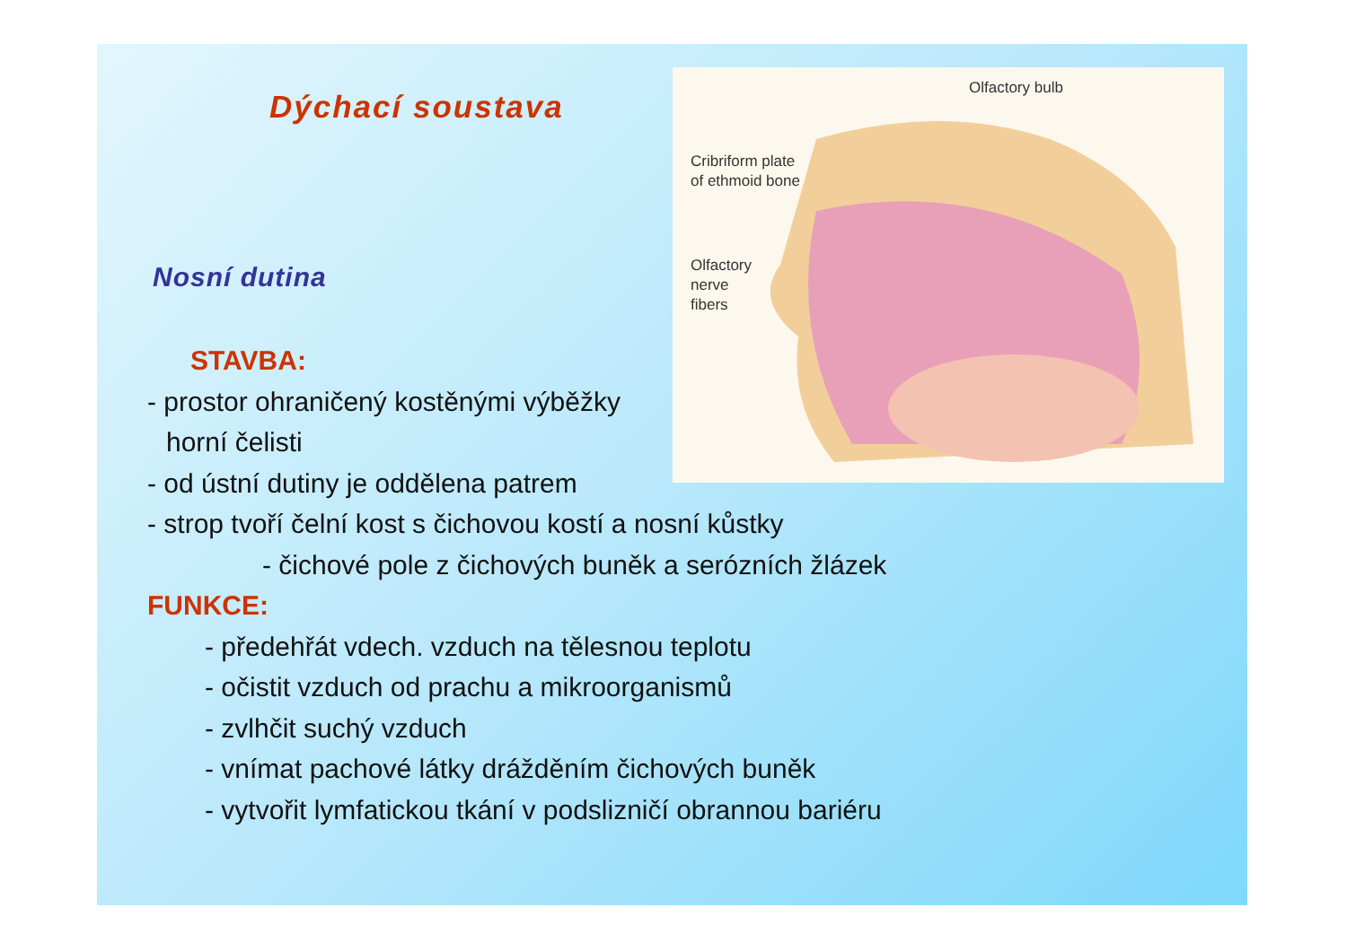Dýchací soustava
Olfactory bulb
Cribriform plate
of ethmoid bone
Olfactory
nerve
fibers
Nosní dutina
STAVBA:
- prostor ohraničený kostěnými výběžky
horní čelisti
- od ústní dutiny je oddělena patrem
- strop tvoří čelní kost s čichovou kostí a nosní kůstky
- čichové pole z čichových buněk a serózních žlázek
FUNKCE:
- předehřát vdech. vzduch na tělesnou teplotu
- očistit vzduch od prachu a mikroorganismů
- zvlhčit suchý vzduch
- vnímat pachové látky drážděním čichových buněk
- vytvořit lymfatickou tkání v podslizničí obrannou bariéru